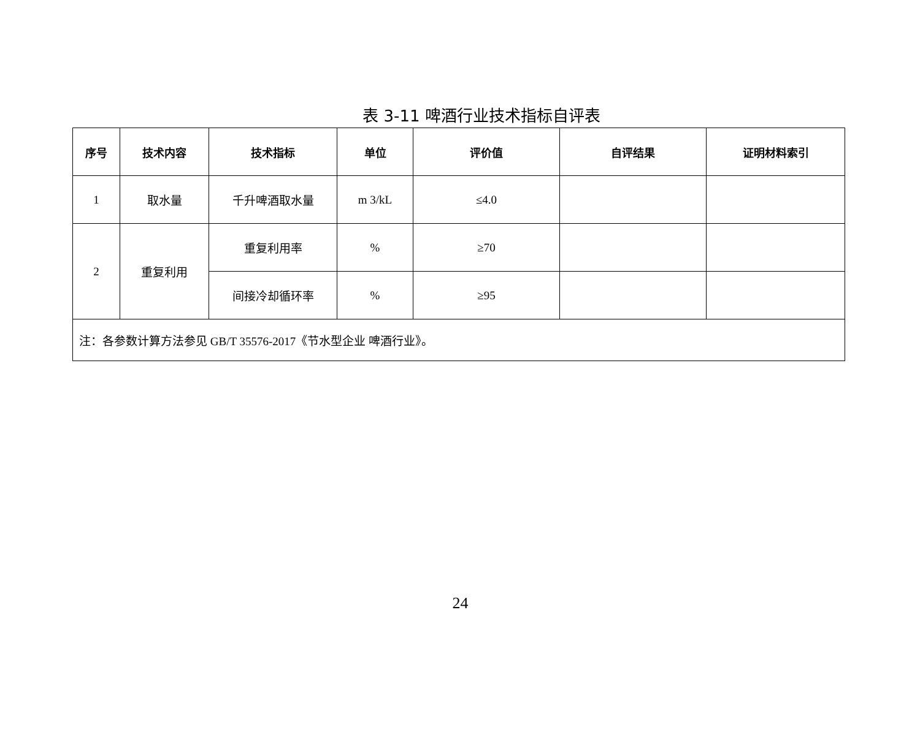表 3-11 啤酒行业技术指标自评表
| 序号 | 技术内容 | 技术指标 | 单位 | 评价值 | 自评结果 | 证明材料索引 |
| --- | --- | --- | --- | --- | --- | --- |
| 1 | 取水量 | 千升啤酒取水量 | m 3/kL | ≤4.0 | | |
| 2 | 重复利用 | 重复利用率 | % | ≥70 | | |
| | | 间接冷却循环率 | % | ≥95 | | |
| 注：各参数计算方法参见 GB/T 35576-2017《节水型企业 啤酒行业》。 | | | | | | |
24